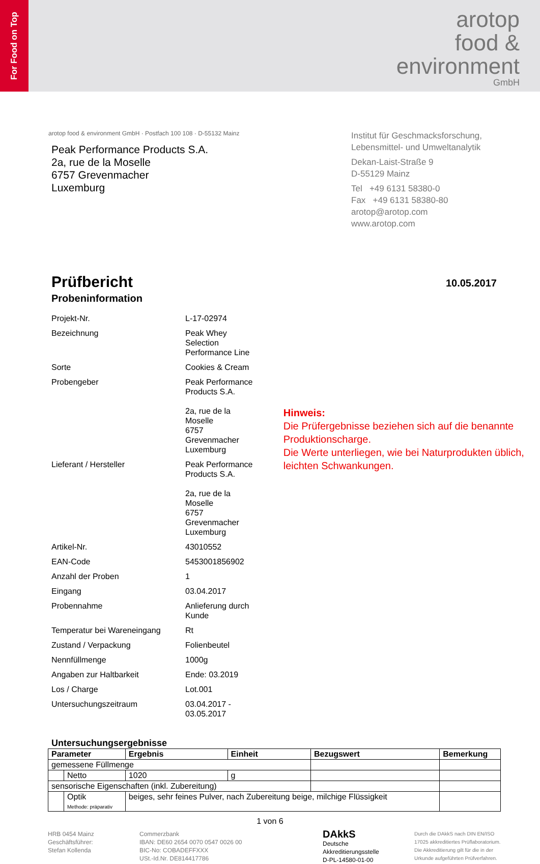For Food on Top
arotop
food &
environment
GmbH
arotop food & environment GmbH · Postfach 100 108 · D-55132 Mainz
Peak Performance Products S.A.
2a, rue de la Moselle
6757 Grevenmacher
Luxemburg
Institut für Geschmacksforschung,
Lebensmittel- und Umweltanalytik
Dekan-Laist-Straße 9
D-55129 Mainz
Tel +49 6131 58380-0
Fax +49 6131 58380-80
arotop@arotop.com
www.arotop.com
Prüfbericht
10.05.2017
Probeninformation
| Projekt-Nr. | L-17-02974 |
| Bezeichnung | Peak Whey Selection Performance Line |
| Sorte | Cookies & Cream |
| Probengeber | Peak Performance Products S.A. 2a, rue de la Moselle 6757 Grevenmacher Luxemburg |
| Lieferant / Hersteller | Peak Performance Products S.A. 2a, rue de la Moselle 6757 Grevenmacher Luxemburg |
| Artikel-Nr. | 43010552 |
| EAN-Code | 5453001856902 |
| Anzahl der Proben | 1 |
| Eingang | 03.04.2017 |
| Probennahme | Anlieferung durch Kunde |
| Temperatur bei Wareneingang | Rt |
| Zustand / Verpackung | Folienbeutel |
| Nennfüllmenge | 1000g |
| Angaben zur Haltbarkeit | Ende: 03.2019 |
| Los / Charge | Lot.001 |
| Untersuchungszeitraum | 03.04.2017 - 03.05.2017 |
Hinweis:
Die Prüfergebnisse beziehen sich auf die benannte Produktionscharge.
Die Werte unterliegen, wie bei Naturprodukten üblich, leichten Schwankungen.
Untersuchungsergebnisse
| Parameter | | Ergebnis | Einheit | Bezugswert | Bemerkung |
| --- | --- | --- | --- | --- | --- |
| gemessene Füllmenge | | | | | |
| | Netto | 1020 | g | | |
| sensorische Eigenschaften (inkl. Zubereitung) | | | | | |
| | Optik Methode: präparativ | beiges, sehr feines Pulver, nach Zubereitung beige, milchige Flüssigkeit | | | |
1 von 6
HRB 0454 Mainz
Geschäftsführer:
Stefan Kollenda
Commerzbank
IBAN: DE60 2654 0070 0547 0026 00
BIC-No: COBADEFFXXX
USt.-Id.Nr. DE814417786
DAkkS
Deutsche
Akkreditierungsstelle
D-PL-14580-01-00
Durch die DAkkS nach DIN EN/ISO 17025 akkreditiertes Prüflaboratorium. Die Akkreditierung gilt für die in der Urkunde aufgeführten Prüfverfahren.